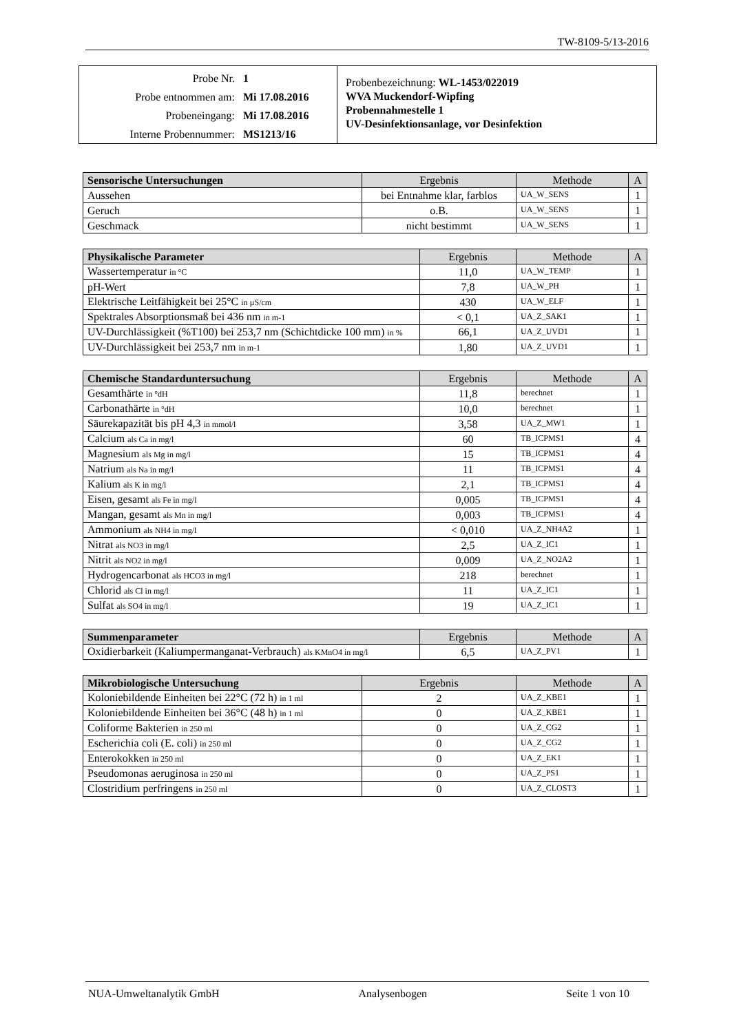TW-8109-5/13-2016
| Probe Nr. | 1 |
| Probe entnommen am: | Mi 17.08.2016 |
| Probeneingang: | Mi 17.08.2016 |
| Interne Probennummer: | MS1213/16 |
Probenbezeichnung: WL-1453/022019
WVA Muckendorf-Wipfing
Probennahmestelle 1
UV-Desinfektionsanlage, vor Desinfektion
| Sensorische Untersuchungen | Ergebnis | Methode | A |
| --- | --- | --- | --- |
| Aussehen | bei Entnahme klar, farblos | UA_W_SENS | 1 |
| Geruch | o.B. | UA_W_SENS | 1 |
| Geschmack | nicht bestimmt | UA_W_SENS | 1 |
| Physikalische Parameter | Ergebnis | Methode | A |
| --- | --- | --- | --- |
| Wassertemperatur in °C | 11,0 | UA_W_TEMP | 1 |
| pH-Wert | 7,8 | UA_W_PH | 1 |
| Elektrische Leitfähigkeit bei 25°C in µS/cm | 430 | UA_W_ELF | 1 |
| Spektrales Absorptionsmaß bei 436 nm in m-1 | < 0,1 | UA_Z_SAK1 | 1 |
| UV-Durchlässigkeit (%T100) bei 253,7 nm (Schichtdicke 100 mm) in % | 66,1 | UA_Z_UVD1 | 1 |
| UV-Durchlässigkeit bei 253,7 nm in m-1 | 1,80 | UA_Z_UVD1 | 1 |
| Chemische Standarduntersuchung | Ergebnis | Methode | A |
| --- | --- | --- | --- |
| Gesamthärte in °dH | 11,8 | berechnet | 1 |
| Carbonathärte in °dH | 10,0 | berechnet | 1 |
| Säurekapazität bis pH 4,3 in mmol/l | 3,58 | UA_Z_MW1 | 1 |
| Calcium als Ca in mg/l | 60 | TB_ICPMS1 | 4 |
| Magnesium als Mg in mg/l | 15 | TB_ICPMS1 | 4 |
| Natrium als Na in mg/l | 11 | TB_ICPMS1 | 4 |
| Kalium als K in mg/l | 2,1 | TB_ICPMS1 | 4 |
| Eisen, gesamt als Fe in mg/l | 0,005 | TB_ICPMS1 | 4 |
| Mangan, gesamt als Mn in mg/l | 0,003 | TB_ICPMS1 | 4 |
| Ammonium als NH4 in mg/l | < 0,010 | UA_Z_NH4A2 | 1 |
| Nitrat als NO3 in mg/l | 2,5 | UA_Z_IC1 | 1 |
| Nitrit als NO2 in mg/l | 0,009 | UA_Z_NO2A2 | 1 |
| Hydrogencarbonat als HCO3 in mg/l | 218 | berechnet | 1 |
| Chlorid als Cl in mg/l | 11 | UA_Z_IC1 | 1 |
| Sulfat als SO4 in mg/l | 19 | UA_Z_IC1 | 1 |
| Summenparameter | Ergebnis | Methode | A |
| --- | --- | --- | --- |
| Oxidierbarkeit (Kaliumpermanganat-Verbrauch) als KMnO4 in mg/l | 6,5 | UA_Z_PV1 | 1 |
| Mikrobiologische Untersuchung | Ergebnis | Methode | A |
| --- | --- | --- | --- |
| Koloniebildende Einheiten bei 22°C (72 h) in 1 ml | 2 | UA_Z_KBE1 | 1 |
| Koloniebildende Einheiten bei 36°C (48 h) in 1 ml | 0 | UA_Z_KBE1 | 1 |
| Coliforme Bakterien in 250 ml | 0 | UA_Z_CG2 | 1 |
| Escherichia coli (E. coli) in 250 ml | 0 | UA_Z_CG2 | 1 |
| Enterokokken in 250 ml | 0 | UA_Z_EK1 | 1 |
| Pseudomonas aeruginosa in 250 ml | 0 | UA_Z_PS1 | 1 |
| Clostridium perfringens in 250 ml | 0 | UA_Z_CLOST3 | 1 |
NUA-Umweltanalytik GmbH Analysenbogen Seite 1 von 10